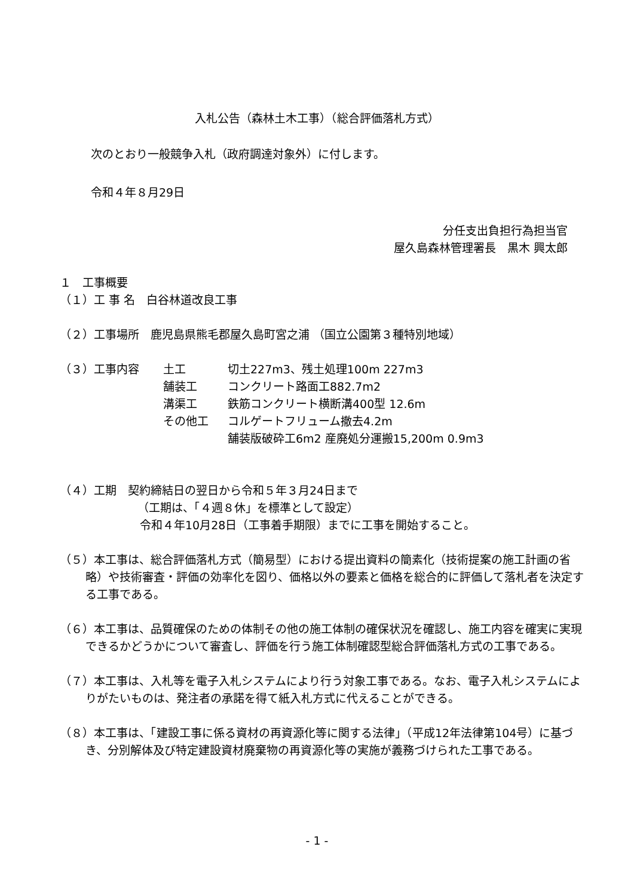入札公告（森林土木工事）（総合評価落札方式）
次のとおり一般競争入札（政府調達対象外）に付します。
令和４年８月29日
分任支出負担行為担当官
屋久島森林管理署長　黒木 興太郎
１　工事概要
（１）工 事 名　白谷林道改良工事
（２）工事場所　鹿児島県熊毛郡屋久島町宮之浦 （国立公園第３種特別地域）
（３）工事内容 土工 切土227m3、残土処理100m 227m3
舗装工 コンクリート路面工882.7m2
溝渠工 鉄筋コンクリート横断溝400型 12.6m
その他工 コルゲートフリューム撤去4.2m
舗装版破砕工6m2 産廃処分運搬15,200m 0.9m3
（４）工期　契約締結日の翌日から令和５年３月24日まで
（工期は、「４週８休」を標準として設定）
令和４年10月28日（工事着手期限）までに工事を開始すること。
（５）本工事は、総合評価落札方式（簡易型）における提出資料の簡素化（技術提案の施工計画の省略）や技術審査・評価の効率化を図り、価格以外の要素と価格を総合的に評価して落札者を決定する工事である。
（６）本工事は、品質確保のための体制その他の施工体制の確保状況を確認し、施工内容を確実に実現できるかどうかについて審査し、評価を行う施工体制確認型総合評価落札方式の工事である。
（７）本工事は、入札等を電子入札システムにより行う対象工事である。なお、電子入札システムによりがたいものは、発注者の承諾を得て紙入札方式に代えることができる。
（８）本工事は、「建設工事に係る資材の再資源化等に関する法律」（平成12年法律第104号）に基づき、分別解体及び特定建設資材廃棄物の再資源化等の実施が義務づけられた工事である。
- 1 -